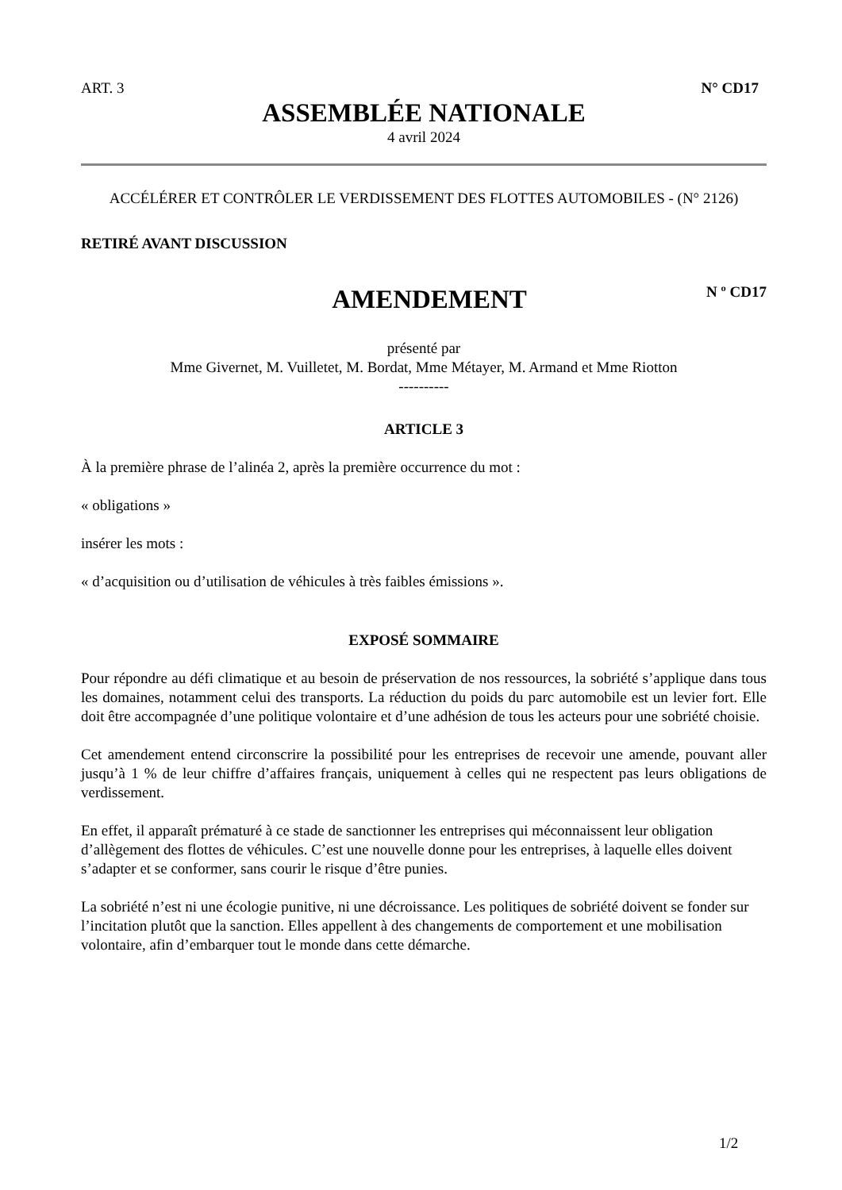ART. 3 N° CD17
ASSEMBLÉE NATIONALE
4 avril 2024
ACCÉLÉRER ET CONTRÔLER LE VERDISSEMENT DES FLOTTES AUTOMOBILES - (N° 2126)
RETIRÉ AVANT DISCUSSION
AMENDEMENT
N º CD17
présenté par
Mme Givernet, M. Vuilletet, M. Bordat, Mme Métayer, M. Armand et Mme Riotton
----------
ARTICLE 3
À la première phrase de l’alinéa 2, après la première occurrence du mot :
« obligations »
insérer les mots :
« d’acquisition ou d’utilisation de véhicules à très faibles émissions ».
EXPOSÉ SOMMAIRE
Pour répondre au défi climatique et au besoin de préservation de nos ressources, la sobriété s’applique dans tous les domaines, notamment celui des transports. La réduction du poids du parc automobile est un levier fort. Elle doit être accompagnée d’une politique volontaire et d’une adhésion de tous les acteurs pour une sobriété choisie.
Cet amendement entend circonscrire la possibilité pour les entreprises de recevoir une amende, pouvant aller jusqu’à 1 % de leur chiffre d’affaires français, uniquement à celles qui ne respectent pas leurs obligations de verdissement.
En effet, il apparaît prématuré à ce stade de sanctionner les entreprises qui méconnaissent leur obligation d’allègement des flottes de véhicules. C’est une nouvelle donne pour les entreprises, à laquelle elles doivent s’adapter et se conformer, sans courir le risque d’être punies.
La sobriété n’est ni une écologie punitive, ni une décroissance. Les politiques de sobriété doivent se fonder sur l’incitation plutôt que la sanction. Elles appellent à des changements de comportement et une mobilisation volontaire, afin d’embarquer tout le monde dans cette démarche.
1/2